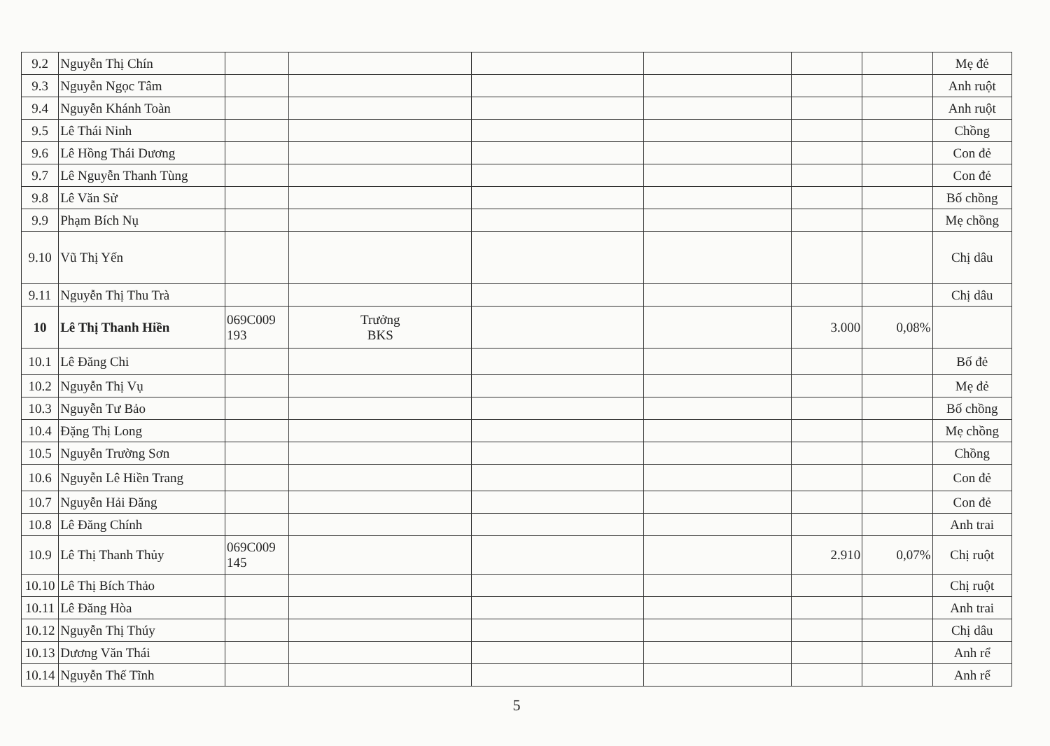| 9.2 | Nguyễn Thị Chín | | | | | | | Mẹ đẻ |
| 9.3 | Nguyễn Ngọc Tâm | | | | | | | Anh ruột |
| 9.4 | Nguyễn Khánh Toàn | | | | | | | Anh ruột |
| 9.5 | Lê Thái Ninh | | | | | | | Chồng |
| 9.6 | Lê Hồng Thái Dương | | | | | | | Con đẻ |
| 9.7 | Lê Nguyễn Thanh Tùng | | | | | | | Con đẻ |
| 9.8 | Lê Văn Sử | | | | | | | Bố chồng |
| 9.9 | Phạm Bích Nụ | | | | | | | Mẹ chồng |
| 9.10 | Vũ Thị Yến | | | | | | | Chị dâu |
| 9.11 | Nguyễn Thị Thu Trà | | | | | | | Chị dâu |
| 10 | Lê Thị Thanh Hiền | 069C009 193 | Trưởng BKS | | | 3.000 | 0,08% | |
| 10.1 | Lê Đăng Chi | | | | | | | Bố đẻ |
| 10.2 | Nguyễn Thị Vụ | | | | | | | Mẹ đẻ |
| 10.3 | Nguyễn Tư Bảo | | | | | | | Bố chồng |
| 10.4 | Đặng Thị Long | | | | | | | Mẹ chồng |
| 10.5 | Nguyễn Trường Sơn | | | | | | | Chồng |
| 10.6 | Nguyễn Lê Hiền Trang | | | | | | | Con đẻ |
| 10.7 | Nguyễn Hải Đăng | | | | | | | Con đẻ |
| 10.8 | Lê Đăng Chính | | | | | | | Anh trai |
| 10.9 | Lê Thị Thanh Thủy | 069C009 145 | | | | 2.910 | 0,07% | Chị ruột |
| 10.10 | Lê Thị Bích Thảo | | | | | | | Chị ruột |
| 10.11 | Lê Đăng Hòa | | | | | | | Anh trai |
| 10.12 | Nguyễn Thị Thúy | | | | | | | Chị dâu |
| 10.13 | Dương Văn Thái | | | | | | | Anh rể |
| 10.14 | Nguyễn Thế Tĩnh | | | | | | | Anh rể |
5